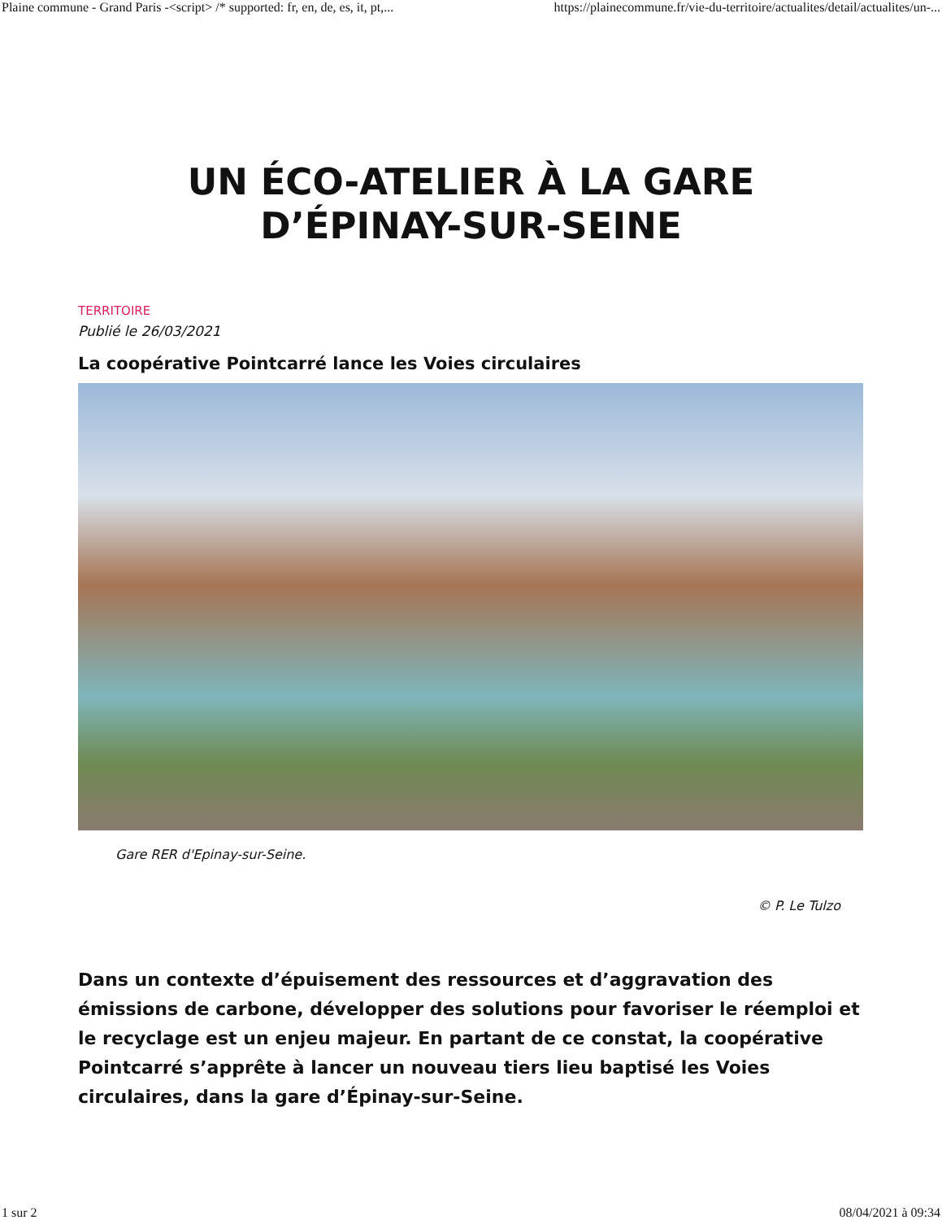Plaine commune - Grand Paris -<script> /* supported: fr, en, de, es, it, pt,... https://plainecommune.fr/vie-du-territoire/actualites/detail/actualites/un-...
UN ÉCO-ATELIER À LA GARE
D’ÉPINAY-SUR-SEINE
TERRITOIRE
Publié le 26/03/2021
La coopérative Pointcarré lance les Voies circulaires
Gare RER d'Epinay-sur-Seine.
© P. Le Tulzo
Dans un contexte d’épuisement des ressources et d’aggravation des émissions de carbone, développer des solutions pour favoriser le réemploi et le recyclage est un enjeu majeur. En partant de ce constat, la coopérative Pointcarré s’apprête à lancer un nouveau tiers lieu baptisé les Voies circulaires, dans la gare d’Épinay-sur-Seine.
1 sur 2 08/04/2021 à 09:34